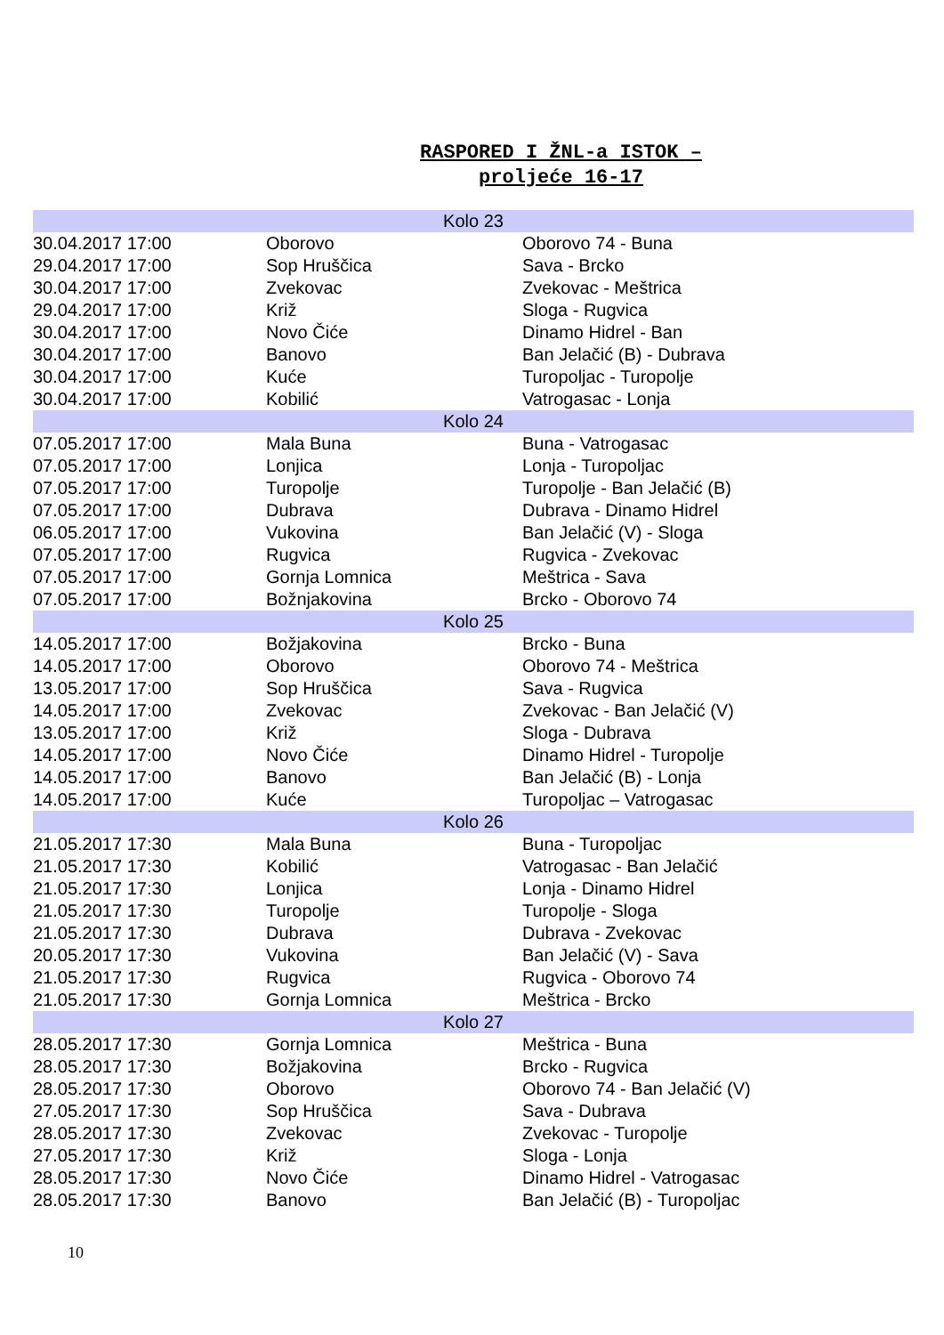RASPORED I ŽNL-a ISTOK –
proljeće 16-17
| Kolo 23 | | |
| 30.04.2017 17:00 | Oborovo | Oborovo 74 - Buna |
| 29.04.2017 17:00 | Sop Hruščica | Sava - Brcko |
| 30.04.2017 17:00 | Zvekovac | Zvekovac - Meštrica |
| 29.04.2017 17:00 | Križ | Sloga - Rugvica |
| 30.04.2017 17:00 | Novo Čiće | Dinamo Hidrel - Ban |
| 30.04.2017 17:00 | Banovo | Ban Jelačić (B) - Dubrava |
| 30.04.2017 17:00 | Kuće | Turopoljac - Turopolje |
| 30.04.2017 17:00 | Kobilić | Vatrogasac - Lonja |
| Kolo 24 | | |
| 07.05.2017 17:00 | Mala Buna | Buna - Vatrogasac |
| 07.05.2017 17:00 | Lonjica | Lonja - Turopoljac |
| 07.05.2017 17:00 | Turopolje | Turopolje - Ban Jelačić (B) |
| 07.05.2017 17:00 | Dubrava | Dubrava - Dinamo Hidrel |
| 06.05.2017 17:00 | Vukovina | Ban Jelačić (V) - Sloga |
| 07.05.2017 17:00 | Rugvica | Rugvica - Zvekovac |
| 07.05.2017 17:00 | Gornja Lomnica | Meštrica - Sava |
| 07.05.2017 17:00 | Božnjakovina | Brcko - Oborovo 74 |
| Kolo 25 | | |
| 14.05.2017 17:00 | Božjakovina | Brcko - Buna |
| 14.05.2017 17:00 | Oborovo | Oborovo 74 - Meštrica |
| 13.05.2017 17:00 | Sop Hruščica | Sava - Rugvica |
| 14.05.2017 17:00 | Zvekovac | Zvekovac - Ban Jelačić (V) |
| 13.05.2017 17:00 | Križ | Sloga - Dubrava |
| 14.05.2017 17:00 | Novo Čiće | Dinamo Hidrel - Turopolje |
| 14.05.2017 17:00 | Banovo | Ban Jelačić (B) - Lonja |
| 14.05.2017 17:00 | Kuće | Turopoljac – Vatrogasac |
| Kolo 26 | | |
| 21.05.2017 17:30 | Mala Buna | Buna - Turopoljac |
| 21.05.2017 17:30 | Kobilić | Vatrogasac - Ban Jelačić |
| 21.05.2017 17:30 | Lonjica | Lonja - Dinamo Hidrel |
| 21.05.2017 17:30 | Turopolje | Turopolje - Sloga |
| 21.05.2017 17:30 | Dubrava | Dubrava - Zvekovac |
| 20.05.2017 17:30 | Vukovina | Ban Jelačić (V) - Sava |
| 21.05.2017 17:30 | Rugvica | Rugvica - Oborovo 74 |
| 21.05.2017 17:30 | Gornja Lomnica | Meštrica - Brcko |
| Kolo 27 | | |
| 28.05.2017 17:30 | Gornja Lomnica | Meštrica - Buna |
| 28.05.2017 17:30 | Božjakovina | Brcko - Rugvica |
| 28.05.2017 17:30 | Oborovo | Oborovo 74 - Ban Jelačić (V) |
| 27.05.2017 17:30 | Sop Hruščica | Sava - Dubrava |
| 28.05.2017 17:30 | Zvekovac | Zvekovac - Turopolje |
| 27.05.2017 17:30 | Križ | Sloga - Lonja |
| 28.05.2017 17:30 | Novo Čiće | Dinamo Hidrel - Vatrogasac |
| 28.05.2017 17:30 | Banovo | Ban Jelačić (B) - Turopoljac |
10